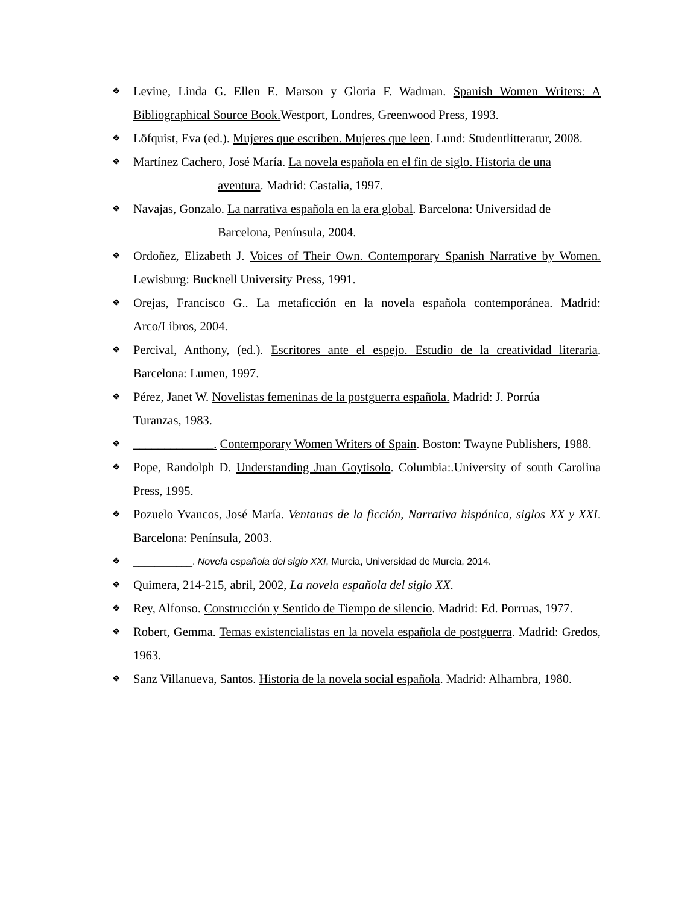❖ Levine, Linda G. Ellen E. Marson y Gloria F. Wadman. Spanish Women Writers: A Bibliographical Source Book. Westport, Londres, Greenwood Press, 1993.
❖ Löfquist, Eva (ed.). Mujeres que escriben. Mujeres que leen. Lund: Studentlitteratur, 2008.
❖ Martínez Cachero, José María. La novela española en el fin de siglo. Historia de una
aventura. Madrid: Castalia, 1997.
❖ Navajas, Gonzalo. La narrativa española en la era global. Barcelona: Universidad de
Barcelona, Península, 2004.
❖ Ordoñez, Elizabeth J. Voices of Their Own. Contemporary Spanish Narrative by Women. Lewisburg: Bucknell University Press, 1991.
❖ Orejas, Francisco G.. La metaficción en la novela española contemporánea. Madrid: Arco/Libros, 2004.
❖ Percival, Anthony, (ed.). Escritores ante el espejo. Estudio de la creatividad literaria. Barcelona: Lumen, 1997.
❖ Pérez, Janet W. Novelistas femeninas de la postguerra española. Madrid: J. Porrúa
Turanzas, 1983.
❖ _____________. Contemporary Women Writers of Spain. Boston: Twayne Publishers, 1988.
❖ Pope, Randolph D. Understanding Juan Goytisolo. Columbia:.University of south Carolina Press, 1995.
❖ Pozuelo Yvancos, José María. Ventanas de la ficción, Narrativa hispánica, siglos XX y XXI. Barcelona: Península, 2003.
❖ ___________. Novela española del siglo XXI, Murcia, Universidad de Murcia, 2014.
❖ Quimera, 214-215, abril, 2002, La novela española del siglo XX.
❖ Rey, Alfonso. Construcción y Sentido de Tiempo de silencio. Madrid: Ed. Porruas, 1977.
❖ Robert, Gemma. Temas existencialistas en la novela española de postguerra. Madrid: Gredos, 1963.
❖ Sanz Villanueva, Santos. Historia de la novela social española. Madrid: Alhambra, 1980.